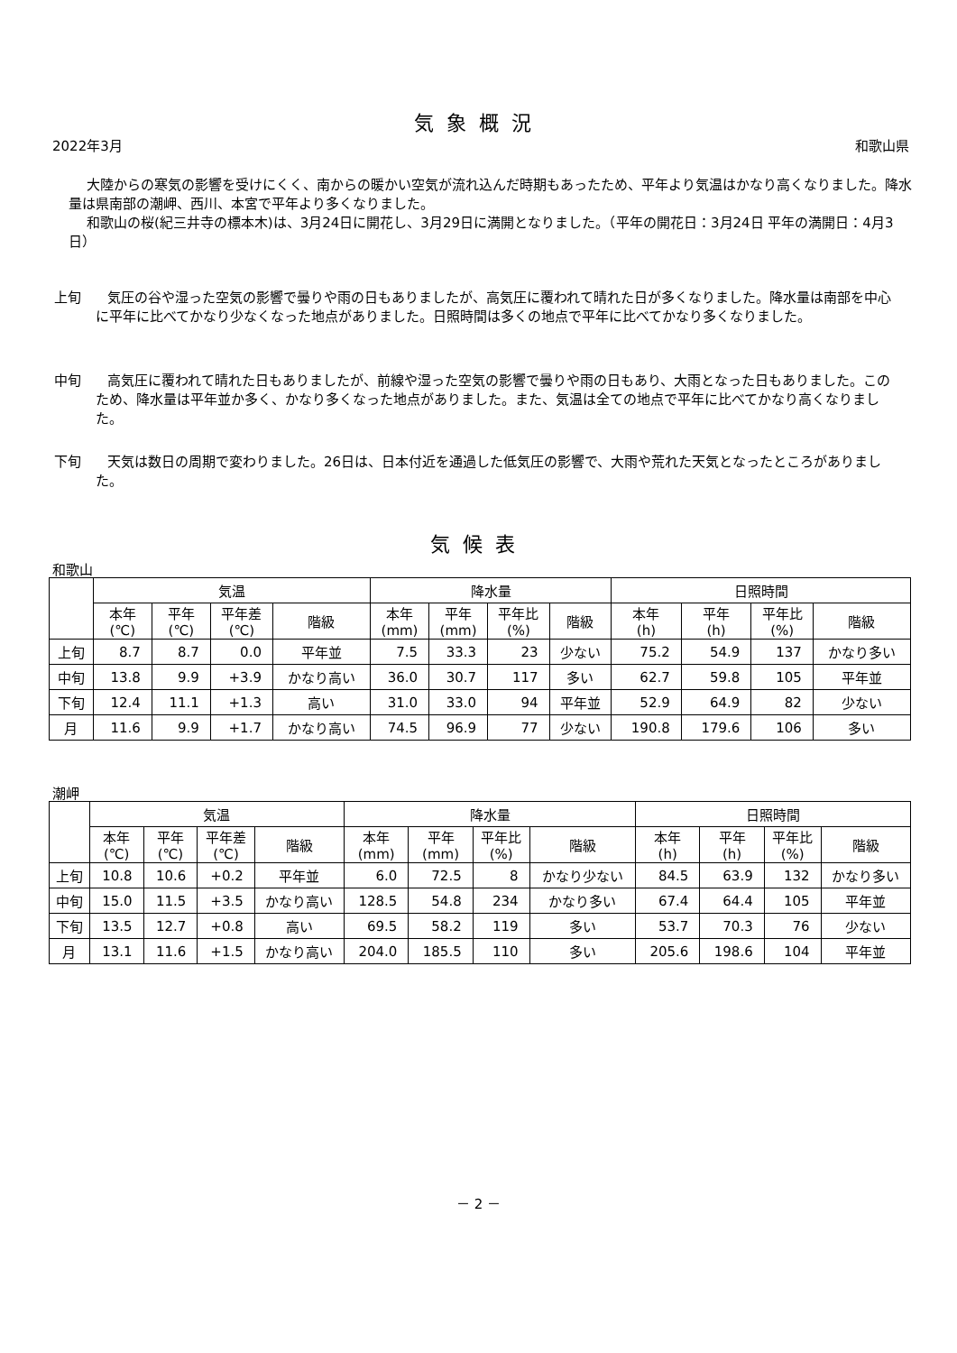気象概況
2022年3月 和歌山県
大陸からの寒気の影響を受けにくく、南からの暖かい空気が流れ込んだ時期もあったため、平年より気温はかなり高くなりました。降水量は県南部の潮岬、西川、本宮で平年より多くなりました。
和歌山の桜(紀三井寺の標本木)は、3月24日に開花し、3月29日に満開となりました。（平年の開花日：3月24日 平年の満開日：4月3日）
上旬
　気圧の谷や湿った空気の影響で曇りや雨の日もありましたが、高気圧に覆われて晴れた日が多くなりました。降水量は南部を中心に平年に比べてかなり少なくなった地点がありました。日照時間は多くの地点で平年に比べてかなり多くなりました。
中旬
　高気圧に覆われて晴れた日もありましたが、前線や湿った空気の影響で曇りや雨の日もあり、大雨となった日もありました。このため、降水量は平年並か多く、かなり多くなった地点がありました。また、気温は全ての地点で平年に比べてかなり高くなりました。
下旬
　天気は数日の周期で変わりました。26日は、日本付近を通過した低気圧の影響で、大雨や荒れた天気となったところがありました。
気候表
和歌山
| | 気温 | | | | 降水量 | | | | 日照時間 | | | |
| --- | --- | --- | --- | --- | --- | --- | --- | --- | --- | --- | --- | --- |
| | 本年 (℃) | 平年 (℃) | 平年差 (℃) | 階級 | 本年 (mm) | 平年 (mm) | 平年比 (%) | 階級 | 本年 (h) | 平年 (h) | 平年比 (%) | 階級 |
| 上旬 | 8.7 | 8.7 | 0.0 | 平年並 | 7.5 | 33.3 | 23 | 少ない | 75.2 | 54.9 | 137 | かなり多い |
| 中旬 | 13.8 | 9.9 | +3.9 | かなり高い | 36.0 | 30.7 | 117 | 多い | 62.7 | 59.8 | 105 | 平年並 |
| 下旬 | 12.4 | 11.1 | +1.3 | 高い | 31.0 | 33.0 | 94 | 平年並 | 52.9 | 64.9 | 82 | 少ない |
| 月 | 11.6 | 9.9 | +1.7 | かなり高い | 74.5 | 96.9 | 77 | 少ない | 190.8 | 179.6 | 106 | 多い |
潮岬
| | 気温 | | | | 降水量 | | | | 日照時間 | | | |
| --- | --- | --- | --- | --- | --- | --- | --- | --- | --- | --- | --- | --- |
| | 本年 (℃) | 平年 (℃) | 平年差 (℃) | 階級 | 本年 (mm) | 平年 (mm) | 平年比 (%) | 階級 | 本年 (h) | 平年 (h) | 平年比 (%) | 階級 |
| 上旬 | 10.8 | 10.6 | +0.2 | 平年並 | 6.0 | 72.5 | 8 | かなり少ない | 84.5 | 63.9 | 132 | かなり多い |
| 中旬 | 15.0 | 11.5 | +3.5 | かなり高い | 128.5 | 54.8 | 234 | かなり多い | 67.4 | 64.4 | 105 | 平年並 |
| 下旬 | 13.5 | 12.7 | +0.8 | 高い | 69.5 | 58.2 | 119 | 多い | 53.7 | 70.3 | 76 | 少ない |
| 月 | 13.1 | 11.6 | +1.5 | かなり高い | 204.0 | 185.5 | 110 | 多い | 205.6 | 198.6 | 104 | 平年並 |
－ 2 －